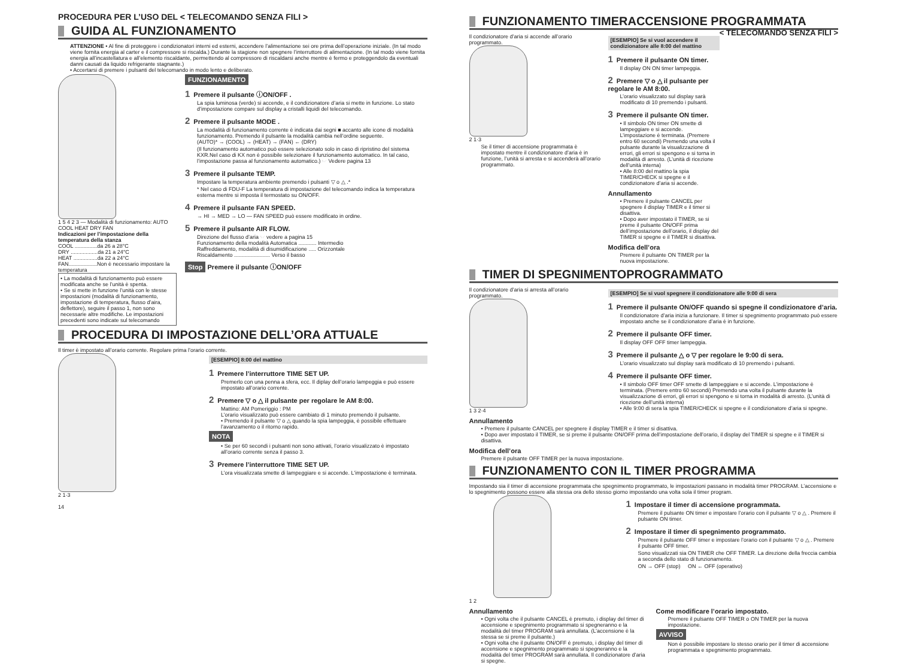PROCEDURA PER L’USO DEL < TELECOMANDO SENZA FILI >
GUIDA AL FUNZIONAMENTO
ATTENZIONE • Al fine di proteggere i condizionatori interni ed esterni, accendere l’alimentazione sei ore prima dell’operazione iniziale. (In tal modo viene fornita energia al carter e il compressore si riscalda.) Durante la stagione non spegnere l’interruttore di alimentazione. (In tal modo viene fornita energia all’incastellatura e all’elemento riscaldante, permettendo al compressore di riscaldarsi anche mentre è fermo e proteggendolo da eventuali danni causati da liquido refrigerante stagnante.)
• Accertarsi di premere i pulsanti del telecomando in modo lento e deliberato.
1 5 4 2 3 — Modalità di funzionamento: AUTO COOL HEAT DRY FAN
Indicazioni per l’impostazione della temperatura della stanza
COOL ...............da 26 a 28°C
DRY ..................da 21 a 24°C
HEAT ................da 22 a 24°C
FAN...................Non è necessario impostare la temperatura
• La modalità di funzionamento può essere modificata anche se l’unità è spenta.
• Se si mette in funzione l’unità con le stesse impostazioni (modalità di funzionamento, impostazione di temperatura, flusso d’aira, deflettore), seguire il passo 1, non sono necessarie altre modifiche. Le impostazioni precedenti sono indicate sul telecomando
FUNZIONAMENTO
1 Premere il pulsante ⓘON/OFF .
La spia luminosa (verde) si accende, e il condizionatore d’aria si mette in funzione. Lo stato d’impostazione compare sul display a cristalli liquidi del telecomando.
2 Premere il pulsante MODE .
La modalità di funzionamento corrente è indicata dai segni ■ accanto alle icone di modalità funzionamento. Premendo il pulsante la modalità cambia nell’ordine seguente.
(AUTO)* → (COOL) → (HEAT) → (FAN) ← (DRY)
(Il funzionamento automatico può essere selezionato solo in caso di ripristino del sistema KXR.Nel caso di KX non è possibile selezionare il funzionamento automatico. In tal caso, l’impostazione passa al funzionamento automatico.) ☞ Vedere pagina 13
3 Premere il pulsante TEMP.
Impostare la temperatura ambiente premendo i pulsanti ▽ o △ .*
* Nel caso di FDU-F La temperatura di impostazione del telecomando indica la temperatura esterna mentre si imposta il termostato su ON/OFF.
4 Premere il pulsante FAN SPEED.
→ HI → MED → LO — FAN SPEED può essere modificato in ordine.
5 Premere il pulsante AIR FLOW.
Direzione del flusso d’aria ☞ vedere a pagina 15
Funzionamento della modalità Automatica ............ Intermedio
Raffreddamento, modalità di disumidificazione ..... Orizzontale
Riscaldamento ........................ Verso il basso
Stop Premere il pulsante ⓘON/OFF
PROCEDURA DI IMPOSTAZIONE DELL’ORA ATTUALE
Il timer è impostato all’orario corrente. Regolare prima l’orario corrente.
2 1·3
[ESEMPIO] 8:00 del mattino
1 Premere l’interruttore TIME SET UP.
Premerlo con una penna a sfera, ecc. Il diplay dell’orario lampeggia e può essere impostato all’orario corrente.
2 Premere ▽ o △ il pulsante per regolare le AM 8:00.
Mattino: AM Pomeriggio : PM
L’orario visualizzato può essere cambiato di 1 minuto premendo il pulsante.
• Premendo il pulsante ▽ o △ quando la spia lampeggia, è possibile effettuare l’avanzamento o il ritorno rapido.
NOTA
• Se per 60 secondi i pulsanti non sono attivati, l’orario visualizzato è impostato all’orario corrente senza il passo 3.
3 Premere l’interruttore TIME SET UP.
L’ora visualizzata smette di lampeggiare e si accende. L’impostazione è terminata.
14
FUNZIONAMENTO TIMERACCENSIONE PROGRAMMATA < TELECOMANDO SENZA FILI >
Il condizionatore d’aria si accende all’orario programmato.
2 1·3
Se il timer di accensione programmata è impostato mentre il condizionatore d’aria è in funzione, l’unità si arresta e si accenderà all’orario programmato.
[ESEMPIO] Se si vuol accendere il condizionatore alle 8:00 del mattino
1 Premere il pulsante ON timer.
Il display ON ON timer lampeggia.
2 Premere ▽ o △ il pulsante per regolare le AM 8:00.
L’orario visualizzato sul display sarà modificato di 10 premendo i pulsanti.
3 Premere il pulsante ON timer.
• Il simbolo ON timer ON smette di lampeggiare e si accende. L’impostazione è terminata. (Premere entro 60 secondi) Premendo una volta il pulsante durante la visualizzazione di errori, gli errori si spengono e si torna in modalità di arresto. (L’unità di ricezione dell’unità interna)
• Alle 8:00 del mattino la spia TIMER/CHECK si spegne e il condizionatore d’aria si accende.
Annullamento
• Premere il pulsante CANCEL per spegnere il display TIMER e il timer si disattiva.
• Dopo aver impostato il TIMER, se si preme il pulsante ON/OFF prima dell’impostazione dell’orario, il display del TIMER si spegne e il TIMER si disattiva.
Modifica dell’ora
Premere il pulsante ON TIMER per la nuova impostazione.
TIMER DI SPEGNIMENTOPROGRAMMATO
Il condizionatore d’aria si arresta all’orario programmato.
1 3 2·4
[ESEMPIO] Se si vuol spegnere il condizionatore alle 9:00 di sera
1 Premere il pulsante ON/OFF quando si spegne il condizionatore d’aria.
Il condizionatore d’aria inizia a funzionare. Il timer si spegnimento programmato può essere impostato anche se il condizionatore d’aria è in funzione.
2 Premere il pulsante OFF timer.
Il display OFF OFF timer lampeggia.
3 Premere il pulsante △ o ▽ per regolare le 9:00 di sera.
L’orario visualizzato sul display sarà modificato di 10 premendo i pulsanti.
4 Premere il pulsante OFF timer.
• Il simbolo OFF timer OFF smette di lampeggiare e si accende. L’impostazione è terminata. (Premere entro 60 secondi) Premendo una volta il pulsante durante la visualizzazione di errori, gli errori si spengono e si torna in modalità di arresto. (L’unità di ricezione dell’unità interna)
• Alle 9:00 di sera la spia TIMER/CHECK si spegne e il condizionatore d’aria si spegne.
Annullamento
• Premere il pulsante CANCEL per spegnere il display TIMER e il timer si disattiva.
• Dopo aver impostato il TIMER, se si preme il pulsante ON/OFF prima dell’impostazione dell’orario, il display del TIMER si spegne e il TIMER si disattiva.
Modifica dell’ora
Premere il pulsante OFF TIMER per la nuova impostazione.
FUNZIONAMENTO CON IL TIMER PROGRAMMA
Impostando sia il timer di accensione programmata che spegnimento programmato, le impostazioni passano in modalità timer PROGRAM. L’accensione e lo spegnimento possono essere alla stessa ora dello stesso giorno impostando una volta sola il timer program.
1 2
1 Impostare il timer di accensione programmata.
Premere il pulsante ON timer e impostare l’orario con il pulsante ▽ o △ . Premere il pulsante ON timer.
2 Impostare il timer di spegnimento programmato.
Premere il pulsante OFF timer e impostare l’orario con il pulsante ▽ o △ . Premere il pulsante OFF timer.
Sono visualizzati sia ON TIMER che OFF TIMER. La direzione della freccia cambia a seconda dello stato di funzionamento.
ON → OFF (stop) ON ← OFF (operativo)
Annullamento
• Ogni volta che il pulsante CANCEL è premuto, i display del timer di accensione e spegnimento programmato si spegneranno e la modalità del timer PROGRAM sarà annullata. (L’accensione è la stessa se si preme il pulsante.)
• Ogni volta che il pulsante ON/OFF è premuto, i display del timer di accensione e spegnimento programmato si spegneranno e la modalità del timer PROGRAM sarà annullata. Il condizionatore d’aria si spegne.
Come modificare l’orario impostato.
Premere il pulsante OFF TIMER o ON TIMER per la nuova impostazione.
AVVISO
Non è possibile impostare lo stesso orario per il timer di accensione programmata e spegnimento programmato.